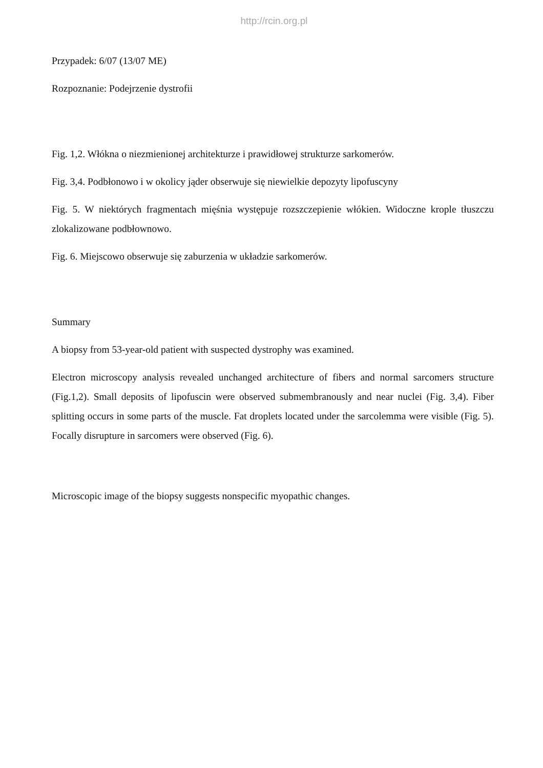http://rcin.org.pl
Przypadek: 6/07 (13/07 ME)
Rozpoznanie: Podejrzenie dystrofii
Fig. 1,2. Włókna o niezmienionej architekturze i prawidłowej strukturze sarkomerów.
Fig. 3,4. Podbłonowo i w okolicy jąder obserwuje się niewielkie depozyty lipofuscyny
Fig. 5. W niektórych fragmentach mięśnia występuje rozszczepienie włókien. Widoczne krople tłuszczu zlokalizowane podbłownowo.
Fig. 6. Miejscowo obserwuje się zaburzenia w układzie sarkomerów.
Summary
A biopsy from 53-year-old patient with suspected dystrophy was examined.
Electron microscopy analysis revealed unchanged architecture of fibers and normal sarcomers structure (Fig.1,2). Small deposits of lipofuscin were observed submembranously and near nuclei (Fig. 3,4). Fiber splitting occurs in some parts of the muscle. Fat droplets located under the sarcolemma were visible (Fig. 5). Focally disrupture in sarcomers were observed (Fig. 6).
Microscopic image of the biopsy suggests nonspecific myopathic changes.